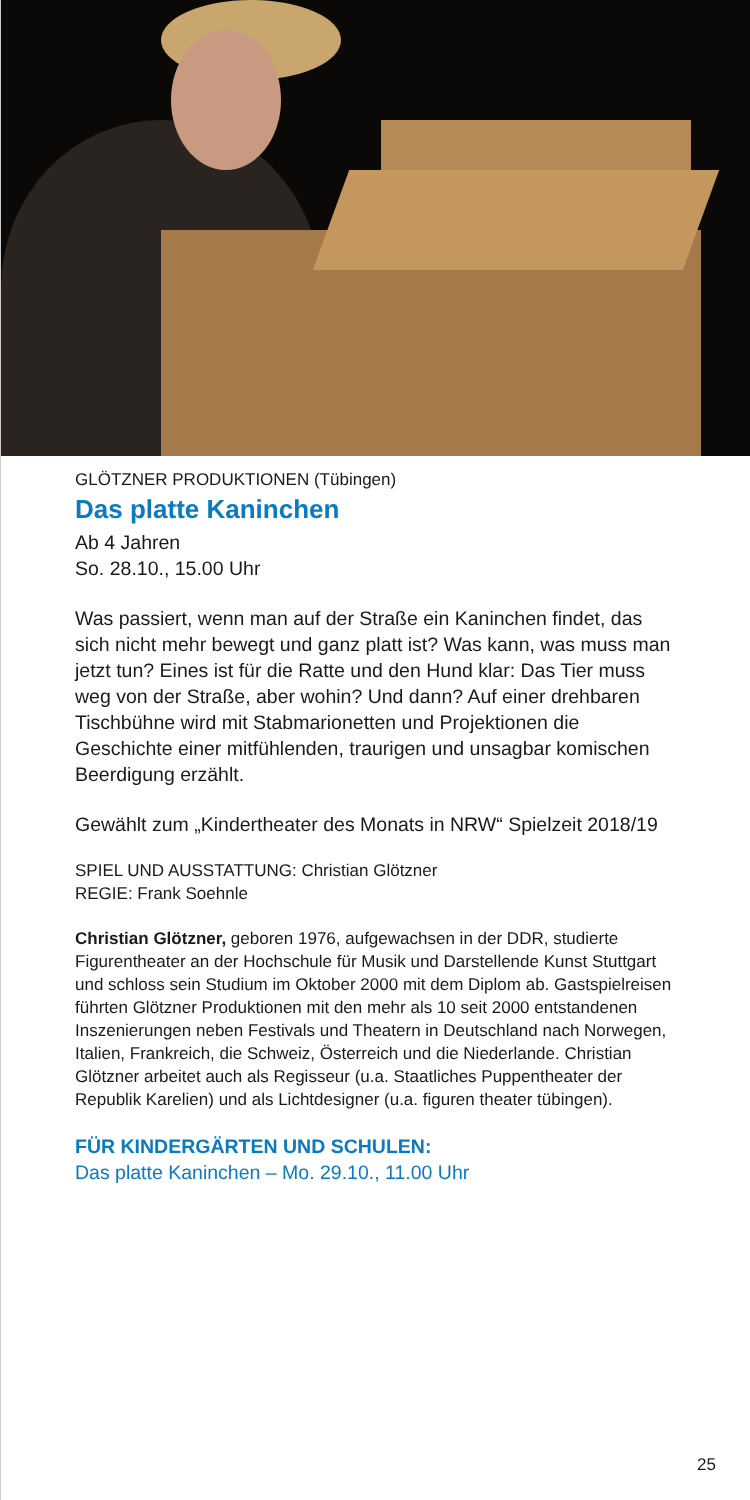GLÖTZNER PRODUKTIONEN (Tübingen)
Das platte Kaninchen
Ab 4 Jahren
So. 28.10., 15.00 Uhr
Was passiert, wenn man auf der Straße ein Kaninchen findet, das sich nicht mehr bewegt und ganz platt ist? Was kann, was muss man jetzt tun? Eines ist für die Ratte und den Hund klar: Das Tier muss weg von der Straße, aber wohin? Und dann? Auf einer drehbaren Tischbühne wird mit Stabmarionetten und Projektionen die Geschichte einer mitfühlenden, traurigen und unsagbar komischen Beerdigung erzählt.
Gewählt zum „Kindertheater des Monats in NRW“ Spielzeit 2018/19
SPIEL UND AUSSTATTUNG: Christian Glötzner
REGIE: Frank Soehnle
Christian Glötzner, geboren 1976, aufgewachsen in der DDR, studierte Figurentheater an der Hochschule für Musik und Darstellende Kunst Stuttgart und schloss sein Studium im Oktober 2000 mit dem Diplom ab. Gastspielreisen führten Glötzner Produktionen mit den mehr als 10 seit 2000 entstandenen Inszenierungen neben Festivals und Theatern in Deutschland nach Norwegen, Italien, Frankreich, die Schweiz, Österreich und die Niederlande. Christian Glötzner arbeitet auch als Regisseur (u.a. Staatliches Puppentheater der Republik Karelien) und als Lichtdesigner (u.a. figuren theater tübingen).
FÜR KINDERGÄRTEN UND SCHULEN:
Das platte Kaninchen – Mo. 29.10., 11.00 Uhr
25